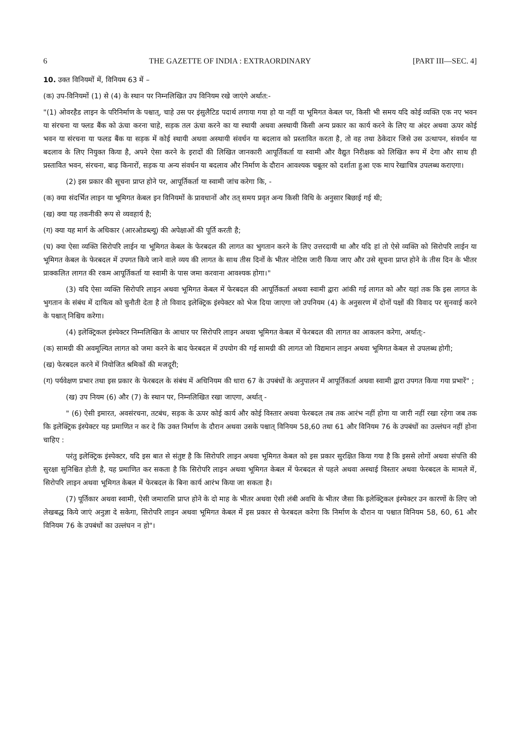6 THE GAZETTE OF INDIA : EXTRAORDINARY [PART III—SEC. 4]
10. उक्त विनियमों में, विनियम 63 में –
(क) उप-विनियमों (1) से (4) के स्थान पर निम्नलिखित उप विनियम रखे जाएंगे अर्थात:-
"(1) ओवरहैड लाइन के परिनिर्माण के पश्चात्, चाहे उस पर इंसुलैटिड पदार्थ लगाया गया हो या नहीं या भूमिगत केबल पर, किसी भी समय यदि कोई व्यक्ति एक नए भवन या संरचना या फ्लड बैंक को ऊंचा करना चाहे, सड़क तल ऊंचा करने का या स्थायी अथवा अस्थायी किसी अन्य प्रकार का कार्य करने के लिए या अंदर अथवा ऊपर कोई भवन या संरचना या फलड बैंक या सड़क में कोई स्थायी अथवा अस्थायी संवर्धन या बदलाव को प्रस्तावित करता है, तो वह तथा ठेकेदार जिसे उस उत्थापन, संवर्धन या बदलाव के लिए नियुक्त किया है, अपने ऐसा करने के इरादों की लिखित जानकारी आपूर्तिकर्ता या स्वामी और वैद्युत निरीक्षक को लिखित रूप में देगा और साथ ही प्रस्तावित भवन, संरचना, बाढ़ किनारों, सड़क या अन्य संवर्धन या बदलाव और निर्माण के दौरान आवश्यक चबूतर को दर्शाता हुआ एक माप रेखाचित्र उपलब्ध कराएगा।
(2) इस प्रकार की सूचना प्राप्त होने पर, आपूर्तिकर्ता या स्वामी जांच करेगा कि, -
(क) क्या संदर्भित लाइन या भूमिगत केबल इन विनियमों के प्रावधानों और तत् समय प्रवृत अन्य किसी विधि के अनुसार बिछाई गई थी;
(ख) क्या यह तकनीकी रूप से व्यवहार्य है;
(ग) क्या यह मार्ग के अधिकार (आरओडब्ल्यू) की अपेक्षाओं की पूर्ति करती है;
(घ) क्या ऐसा व्यक्ति सिरोपरि लाईन या भूमिगत केबल के फेरबदल की लागत का भुगतान करने के लिए उत्तरदायी था और यदि हां तो ऐसे व्यक्ति को सिरोपरि लाईन या भूमिगत केबल के फेरबदल में उपगत किये जाने वाले व्यय की लागत के साथ तीस दिनों के भीतर नोटिस जारी किया जाए और उसे सूचना प्राप्त होने के तीस दिन के भीतर प्राक्कलित लागत की रकम आपूर्तिकर्ता या स्वामी के पास जमा करवाना आवश्यक होगा।"
(3) यदि ऐसा व्यक्ति सिरोपरि लाइन अथवा भूमिगत केबल में फेरबदल की आपूर्तिकर्ता अथवा स्वामी द्वारा आंकी गई लागत को और यहां तक कि इस लागत के भुगतान के संबंध में दायित्व को चुनौती देता है तो विवाद इलेक्ट्रिक इंस्पेक्टर को भेज दिया जाएगा जो उपनियम (4) के अनुसरण में दोनों पक्षों की विवाद पर सुनवाई करने के पश्चात् निश्चिय करेगा।
(4) इलेक्ट्रिकल इंस्पेक्टर निम्नलिखित के आधार पर सिरोपरि लाइन अथवा भूमिगत केबल में फेरबदल की लागत का आकलन करेगा, अर्थात्:-
(क) सामग्री की अवमूल्यित लागत को जमा करने के बाद फेरबदल में उपयोग की गई सामग्री की लागत जो विद्यमान लाइन अथवा भूमिगत केबल से उपलब्ध होगी;
(ख) फेरबदल करने में नियोजित श्रमिकों की मजदूरी;
(ग) पर्यवेक्षण प्रभार तथा इस प्रकार के फेरबदल के संबंध में अधिनियम की धारा 67 के उपबंधों के अनुपालन में आपूर्तिकर्ता अथवा स्वामी द्वारा उपगत किया गया प्रभारें" ;
(ख) उप नियम (6) और (7) के स्थान पर, निम्नलिखित रखा जाएगा, अर्थात् -
" (6) ऐसी इमारत, अवसंरचना, तटबंध, सड़क के ऊपर कोई कार्य और कोई विस्तार अथवा फेरबदल तब तक आरंभ नहीं होगा या जारी नहीं रखा रहेगा जब तक कि इलेक्ट्रिक इंस्पेक्टर यह प्रमाणित न कर दे कि उक्त निर्माण के दौरान अथवा उसके पश्चात् विनियम 58,60 तथा 61 और विनियम 76 के उपबंधों का उल्लंघन नहीं होना चाहिए :
परंतु इलेक्ट्रिक इंस्पेक्टर, यदि इस बात से संतुष्ट है कि सिरोपरि लाइन अथवा भूमिगत केबल को इस प्रकार सुरक्षित किया गया है कि इससे लोगों अथवा संपत्ति की सुरक्षा सुनिश्चित होती है, यह प्रमाणित कर सकता है कि सिरोपरि लाइन अथवा भूमिगत केबल में फेरबदल से पहले अथवा अस्थाई विस्तार अथवा फेरबदल के मामले में, सिरोपरि लाइन अथवा भूमिगत केबल में फेरबदल के बिना कार्य आरंभ किया जा सकता है।
(7) पूर्तिकार अथवा स्वामी, ऐसी जमाराशि प्राप्त होने के दो माह के भीतर अथवा ऐसी लंबी अवधि के भीतर जैसा कि इलेक्ट्रिकल इंस्पेक्टर उन कारणों के लिए जो लेखबद्ध किये जाएं अनुज्ञा दे सकेगा, सिरोपरि लाइन अथवा भूमिगत केबल में इस प्रकार से फेरबदल करेगा कि निर्माण के दौरान या पश्चात विनियम 58, 60, 61 और विनियम 76 के उपबंधों का उल्लंघन न हो"।